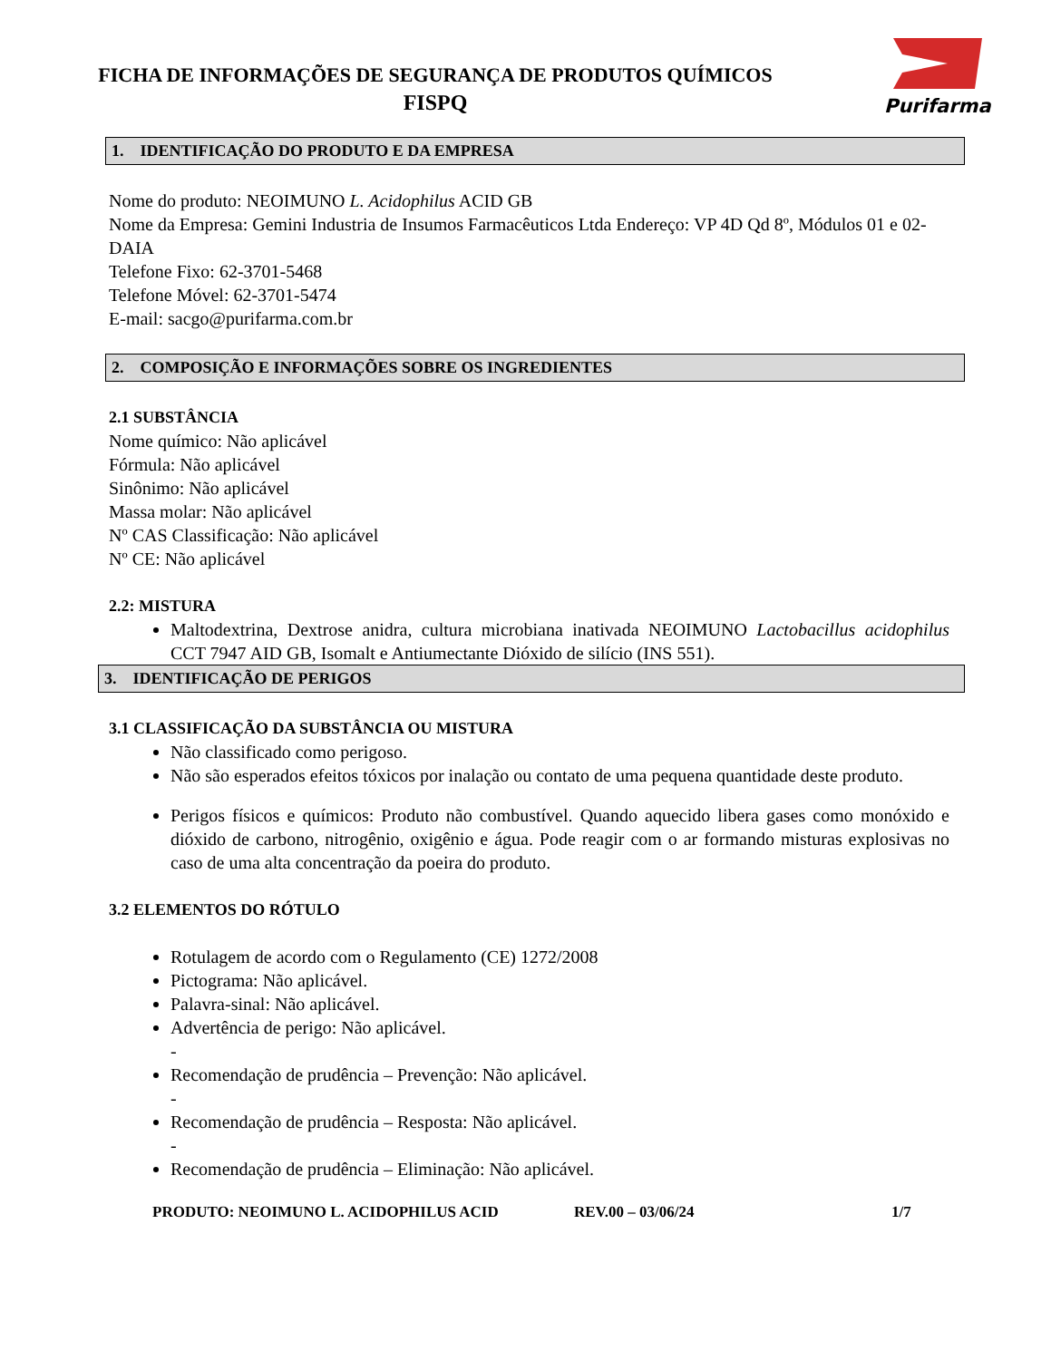FICHA DE INFORMAÇÕES DE SEGURANÇA DE PRODUTOS QUÍMICOS
FISPQ
Purifarma
1. IDENTIFICAÇÃO DO PRODUTO E DA EMPRESA
Nome do produto: NEOIMUNO L. Acidophilus ACID GB
Nome da Empresa: Gemini Industria de Insumos Farmacêuticos Ltda Endereço: VP 4D Qd 8º, Módulos 01 e 02-DAIA
Telefone Fixo: 62-3701-5468
Telefone Móvel: 62-3701-5474
E-mail: sacgo@purifarma.com.br
2. COMPOSIÇÃO E INFORMAÇÕES SOBRE OS INGREDIENTES
2.1 SUBSTÂNCIA
Nome químico: Não aplicável
Fórmula: Não aplicável
Sinônimo: Não aplicável
Massa molar: Não aplicável
Nº CAS Classificação: Não aplicável
Nº CE: Não aplicável
2.2: MISTURA
Maltodextrina, Dextrose anidra, cultura microbiana inativada NEOIMUNO Lactobacillus acidophilus CCT 7947 AID GB, Isomalt e Antiumectante Dióxido de silício (INS 551).
3. IDENTIFICAÇÃO DE PERIGOS
3.1 CLASSIFICAÇÃO DA SUBSTÂNCIA OU MISTURA
Não classificado como perigoso.
Não são esperados efeitos tóxicos por inalação ou contato de uma pequena quantidade deste produto.
Perigos físicos e químicos: Produto não combustível. Quando aquecido libera gases como monóxido e dióxido de carbono, nitrogênio, oxigênio e água. Pode reagir com o ar formando misturas explosivas no caso de uma alta concentração da poeira do produto.
3.2 ELEMENTOS DO RÓTULO
Rotulagem de acordo com o Regulamento (CE) 1272/2008
Pictograma: Não aplicável.
Palavra-sinal: Não aplicável.
Advertência de perigo: Não aplicável.
-
Recomendação de prudência – Prevenção: Não aplicável.
-
Recomendação de prudência – Resposta: Não aplicável.
-
Recomendação de prudência – Eliminação: Não aplicável.
PRODUTO: NEOIMUNO L. ACIDOPHILUS ACID REV.00 – 03/06/24 1/7